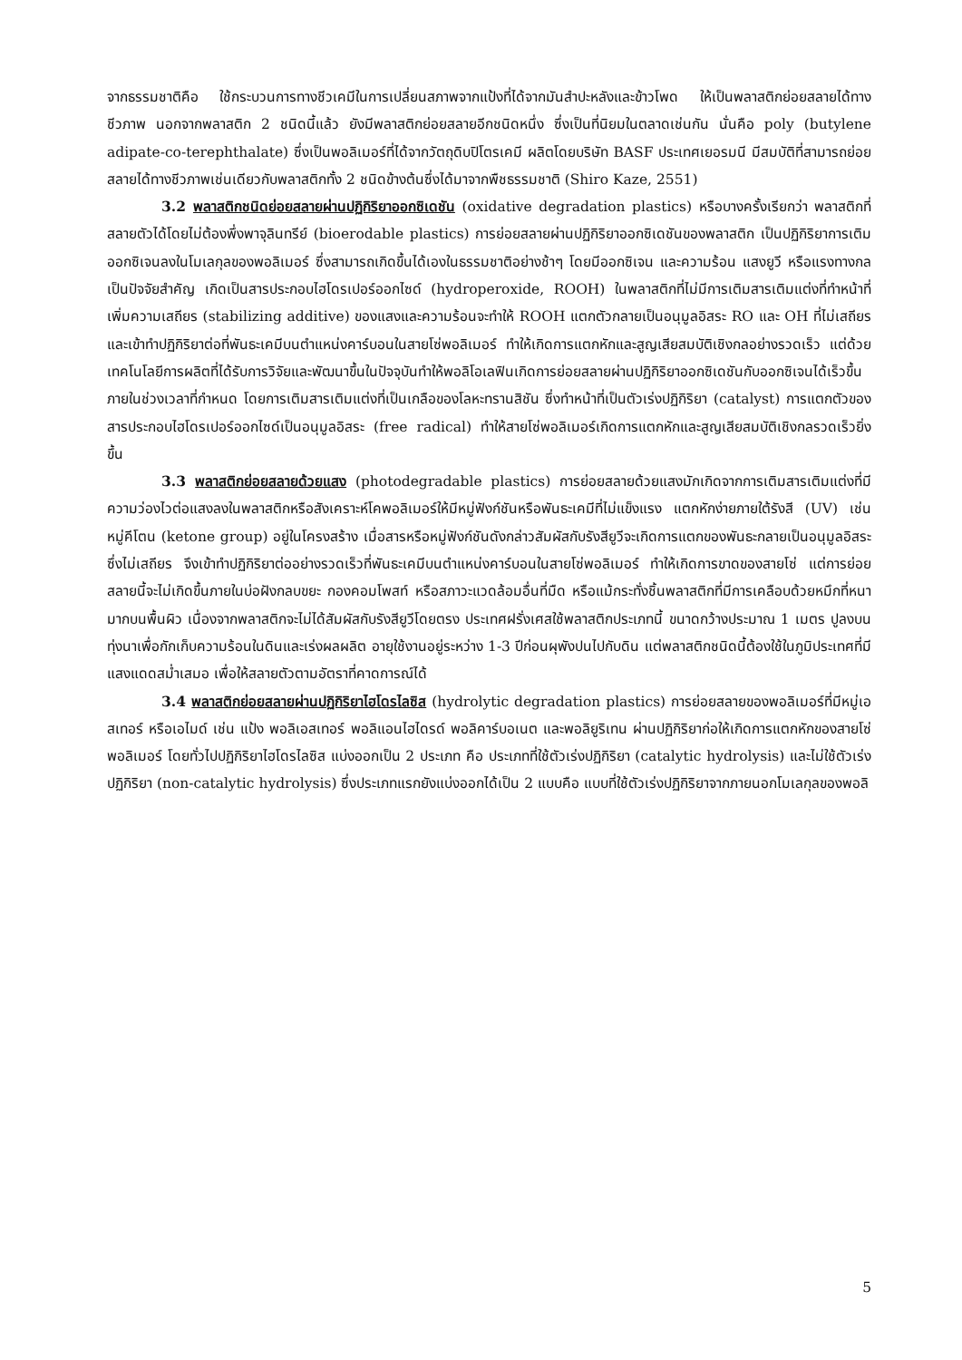จากธรรมชาติคือ ใช้กระบวนการทางชีวเคมีในการเปลี่ยนสภาพจากแป้งที่ได้จากมันสำปะหลังและข้าวโพด ให้เป็นพลาสติกย่อยสลายได้ทางชีวภาพ นอกจากพลาสติก 2 ชนิดนี้แล้ว ยังมีพลาสติกย่อยสลายอีกชนิดหนึ่ง ซึ่งเป็นที่นิยมในตลาดเช่นกัน นั่นคือ poly (butylene adipate-co-terephthalate) ซึ่งเป็นพอลิเมอร์ที่ได้จากวัตถุดิบปิโตรเคมี ผลิตโดยบริษัท BASF ประเทศเยอรมนี มีสมบัติที่สามารถย่อยสลายได้ทางชีวภาพเช่นเดียวกับพลาสติกทั้ง 2 ชนิดข้างต้นซึ่งได้มาจากพืชธรรมชาติ (Shiro Kaze, 2551)
3.2 พลาสติกชนิดย่อยสลายผ่านปฏิกิริยาออกซิเดชัน (oxidative degradation plastics) หรือบางครั้งเรียกว่า พลาสติกที่สลายตัวได้โดยไม่ต้องพึ่งพาจุลินทรีย์ (bioerodable plastics) การย่อยสลายผ่านปฏิกิริยาออกซิเดชันของพลาสติก เป็นปฏิกิริยาการเติมออกซิเจนลงในโมเลกุลของพอลิเมอร์ ซึ่งสามารถเกิดขึ้นได้เองในธรรมชาติอย่างช้าๆ โดยมีออกซิเจน และความร้อน แสงยูวี หรือแรงทางกลเป็นปัจจัยสำคัญ เกิดเป็นสารประกอบไฮโดรเปอร์ออกไซด์ (hydroperoxide, ROOH) ในพลาสติกที่ไม่มีการเติมสารเติมแต่งที่ทำหน้าที่เพิ่มความเสถียร (stabilizing additive) ของแสงและความร้อนจะทำให้ ROOH แตกตัวกลายเป็นอนุมูลอิสระ RO และ OH ที่ไม่เสถียรและเข้าทำปฏิกิริยาต่อที่พันธะเคมีบนตำแหน่งคาร์บอนในสายโซ่พอลิเมอร์ ทำให้เกิดการแตกหักและสูญเสียสมบัติเชิงกลอย่างรวดเร็ว แต่ด้วยเทคโนโลยีการผลิตที่ได้รับการวิจัยและพัฒนาขึ้นในปัจจุบันทำให้พอลิโอเลฟินเกิดการย่อยสลายผ่านปฏิกิริยาออกซิเดชันกับออกซิเจนได้เร็วขึ้นภายในช่วงเวลาที่กำหนด โดยการเติมสารเติมแต่งที่เป็นเกลือของโลหะทรานสิชัน ซึ่งทำหน้าที่เป็นตัวเร่งปฏิกิริยา (catalyst) การแตกตัวของสารประกอบไฮโดรเปอร์ออกไซด์เป็นอนุมูลอิสระ (free radical) ทำให้สายโซ่พอลิเมอร์เกิดการแตกหักและสูญเสียสมบัติเชิงกลรวดเร็วยิ่งขึ้น
3.3 พลาสติกย่อยสลายด้วยแสง (photodegradable plastics) การย่อยสลายด้วยแสงมักเกิดจากการเติมสารเติมแต่งที่มีความว่องไวต่อแสงลงในพลาสติกหรือสังเคราะห์โคพอลิเมอร์ให้มีหมู่ฟังก์ชันหรือพันธะเคมีที่ไม่แข็งแรง แตกหักง่ายภายใต้รังสี (UV) เช่น หมู่คีโตน (ketone group) อยู่ในโครงสร้าง เมื่อสารหรือหมู่ฟังก์ชันดังกล่าวสัมผัสกับรังสียูวีจะเกิดการแตกของพันธะกลายเป็นอนุมูลอิสระซึ่งไม่เสถียร จึงเข้าทำปฏิกิริยาต่ออย่างรวดเร็วที่พันธะเคมีบนตำแหน่งคาร์บอนในสายโซ่พอลิเมอร์ ทำให้เกิดการขาดของสายโซ่ แต่การย่อยสลายนี้จะไม่เกิดขึ้นภายในบ่อฝังกลบขยะ กองคอมโพสท์ หรือสภาวะแวดล้อมอื่นที่มืด หรือแม้กระทั่งชิ้นพลาสติกที่มีการเคลือบด้วยหมึกที่หนามากบนพื้นผิว เนื่องจากพลาสติกจะไม่ได้สัมผัสกับรังสียูวีโดยตรง ประเทศฝรั่งเศสใช้พลาสติกประเภทนี้ ขนาดกว้างประมาณ 1 เมตร ปูลงบนทุ่งนาเพื่อกักเก็บความร้อนในดินและเร่งผลผลิต อายุใช้งานอยู่ระหว่าง 1-3 ปีก่อนผุพังปนไปกับดิน แต่พลาสติกชนิดนี้ต้องใช้ในภูมิประเทศที่มีแสงแดดสม่ำเสมอ เพื่อให้สลายตัวตามอัตราที่คาดการณ์ได้
3.4 พลาสติกย่อยสลายผ่านปฏิกิริยาไฮโดรไลซิส (hydrolytic degradation plastics) การย่อยสลายของพอลิเมอร์ที่มีหมู่เอสเทอร์ หรือเอไมด์ เช่น แป้ง พอลิเอสเทอร์ พอลิแอนไฮไดรด์ พอลิคาร์บอเนต และพอลิยูริเทน ผ่านปฏิกิริยาก่อให้เกิดการแตกหักของสายโซ่พอลิเมอร์ โดยทั่วไปปฏิกิริยาไฮโดรไลซิส แบ่งออกเป็น 2 ประเภท คือ ประเภทที่ใช้ตัวเร่งปฏิกิริยา (catalytic hydrolysis) และไม่ใช้ตัวเร่งปฏิกิริยา (non-catalytic hydrolysis) ซึ่งประเภทแรกยังแบ่งออกได้เป็น 2 แบบคือ แบบที่ใช้ตัวเร่งปฏิกิริยาจากภายนอกโมเลกุลของพอลิ
5